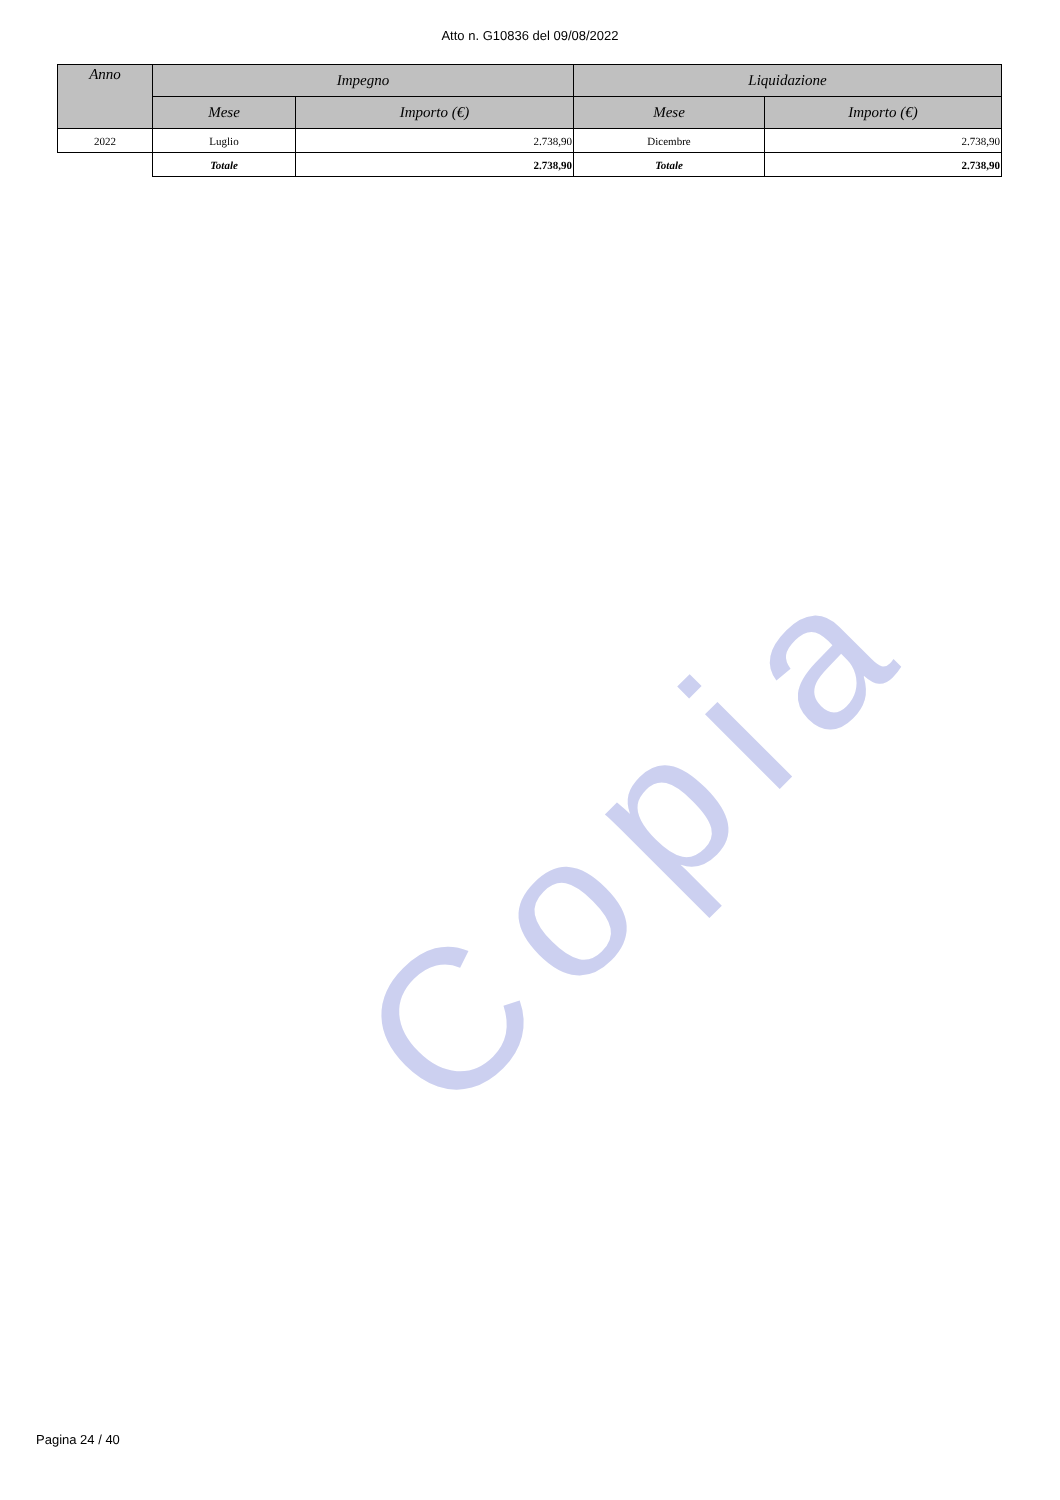Atto n. G10836 del 09/08/2022
Copia
| Anno | Impegno | | Liquidazione | |
| --- | --- | --- | --- | --- |
| | Mese | Importo (€) | Mese | Importo (€) |
| 2022 | Luglio | 2.738,90 | Dicembre | 2.738,90 |
| | Totale | 2.738,90 | Totale | 2.738,90 |
Pagina 24 / 40